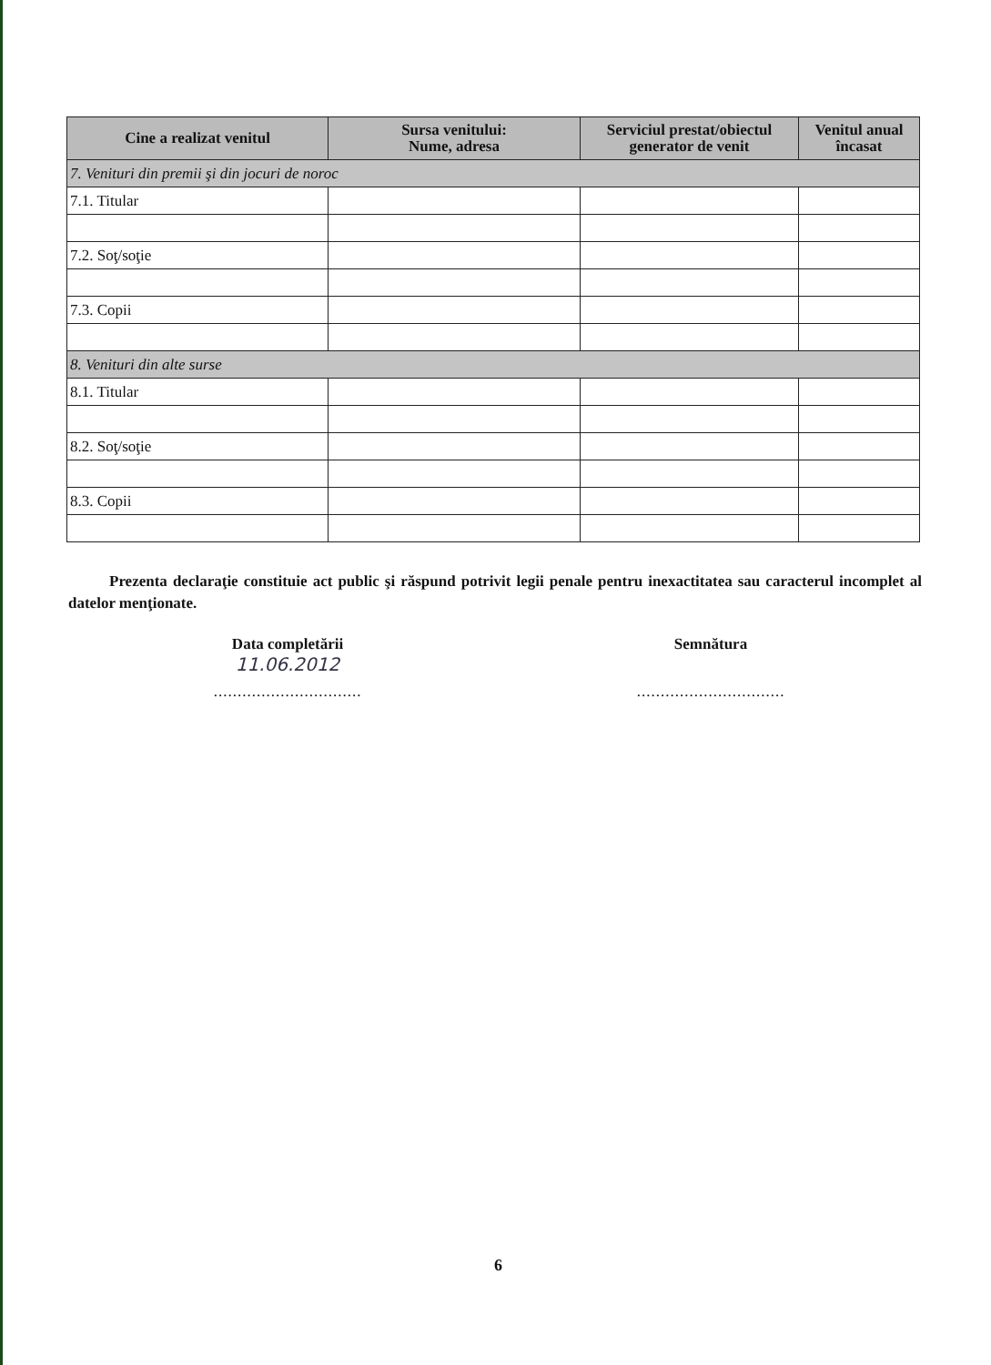| Cine a realizat venitul | Sursa venitului: Nume, adresa | Serviciul prestat/obiectul generator de venit | Venitul anual încasat |
| --- | --- | --- | --- |
| 7. Venituri din premii şi din jocuri de noroc | | | |
| 7.1. Titular | | | |
| 7.2. Soţ/soţie | | | |
| 7.3. Copii | | | |
| 8. Venituri din alte surse | | | |
| 8.1. Titular | | | |
| 8.2. Soţ/soţie | | | |
| 8.3. Copii | | | |
Prezenta declaraţie constituie act public şi răspund potrivit legii penale pentru inexactitatea sau caracterul incomplet al datelor menţionate.
Data completării
11.06.2012
...............................
Semnătura
...............................
6